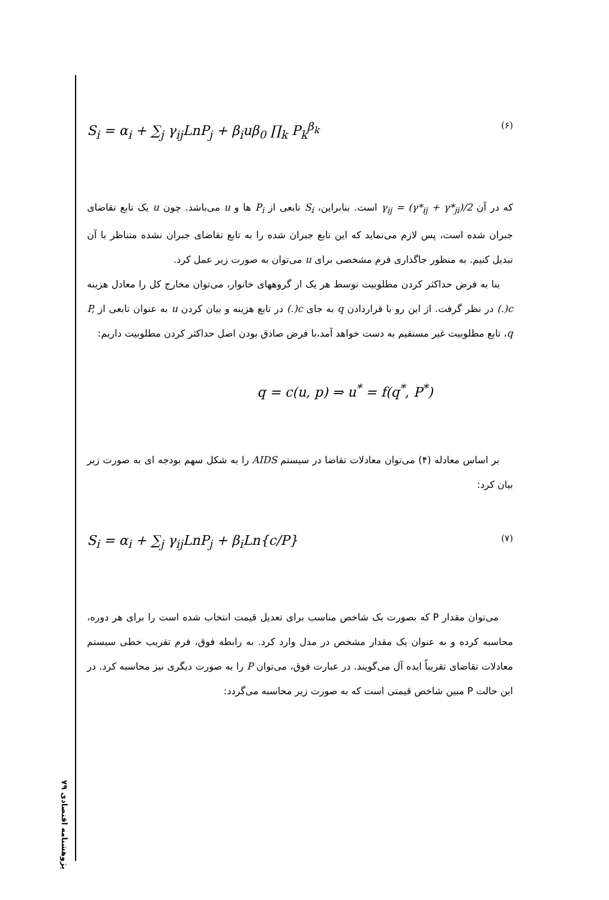پژوهشنامه اقتصادی ۷۹
S<sub>i</sub> = α<sub>i</sub> + ∑<sub>j</sub> γ<sub>ij</sub>LnP<sub>j</sub> + β<sub>i</sub>uβ<sub>0</sub> ∏<sub>k</sub> P<sub>k</sub><sup>β<sub>k</sub></sup> (۶)
که در آن γ<sub>ij</sub> = (γ*<sub>ij</sub> + γ*<sub>ji</sub>)/2 است. بنابراین، S<sub>i</sub> تابعی از P<sub>i</sub> ها و u می‌باشد. چون u یک تابع تقاضای جبران شده است، پس لازم می‌نماید که این تابع جبران شده را به تابع تقاضای جبران نشده متناظر با آن تبدیل کنیم. به منظور جاگذاری فرم مشخصی برای u می‌توان به صورت زیر عمل کرد.
بنا به فرض حداکثر کردن مطلوبیت توسط هر یک از گروههای خانوار، می‌توان مخارج کل را معادل هزینه c(.) در نظر گرفت. از این رو با قراردادن q به جای c(.) در تابع هزینه و بیان کردن u به عنوان تابعی از P, q، تابع مطلوبیت غیر مستقیم به دست خواهد آمد،با فرض صادق بودن اصل حداکثر کردن مطلوبیت داریم:
q = c(u, p) ⇒ u<sup>*</sup> = f(q<sup>*</sup>, P<sup>*</sup>)
بر اساس معادله (۴) می‌توان معادلات تقاضا در سیستم AIDS را به شکل سهم بودجه ای به صورت زیر بیان کرد:
S<sub>i</sub> = α<sub>i</sub> + ∑<sub>j</sub> γ<sub>ij</sub>LnP<sub>j</sub> + β<sub>i</sub>Ln{c/P} (۷)
می‌توان مقدار P که بصورت یک شاخص مناسب برای تعدیل قیمت انتخاب شده است را برای هر دوره، محاسبه کرده و به عنوان یک مقدار مشخص در مدل وارد کرد. به رابطه فوق، فرم تقریب خطی سیستم معادلات تقاضای تقریباً ایده آل می‌گویند. در عبارت فوق، می‌توان P را به صورت دیگری نیز محاسبه کرد. در این حالت P مبین شاخص قیمتی است که به صورت زیر محاسبه می‌گردد: